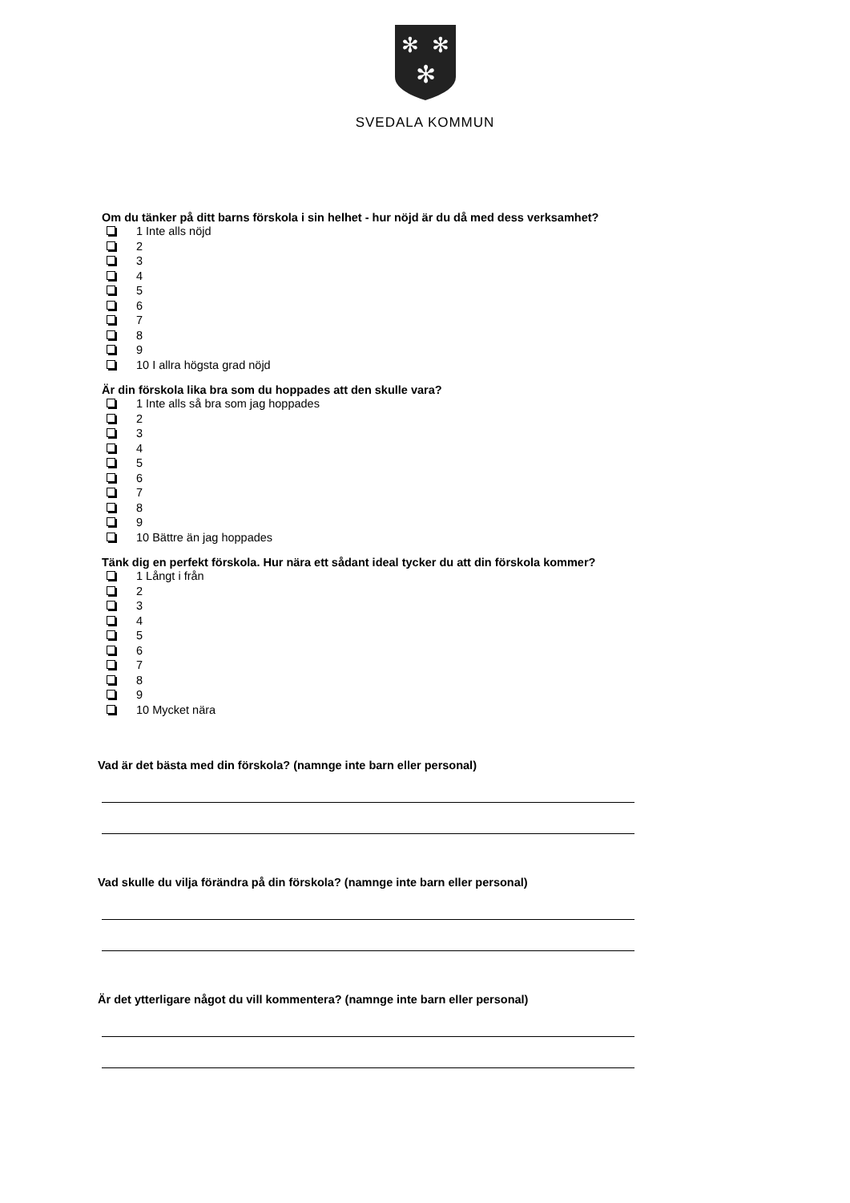✻
✻
✻
SVEDALA KOMMUN
Om du tänker på ditt barns förskola i sin helhet - hur nöjd är du då med dess verksamhet?
1 Inte alls nöjd
2
3
4
5
6
7
8
9
10 I allra högsta grad nöjd
Är din förskola lika bra som du hoppades att den skulle vara?
1 Inte alls så bra som jag hoppades
2
3
4
5
6
7
8
9
10 Bättre än jag hoppades
Tänk dig en perfekt förskola. Hur nära ett sådant ideal tycker du att din förskola kommer?
1 Långt i från
2
3
4
5
6
7
8
9
10 Mycket nära
Vad är det bästa med din förskola? (namnge inte barn eller personal)
Vad skulle du vilja förändra på din förskola? (namnge inte barn eller personal)
Är det ytterligare något du vill kommentera? (namnge inte barn eller personal)